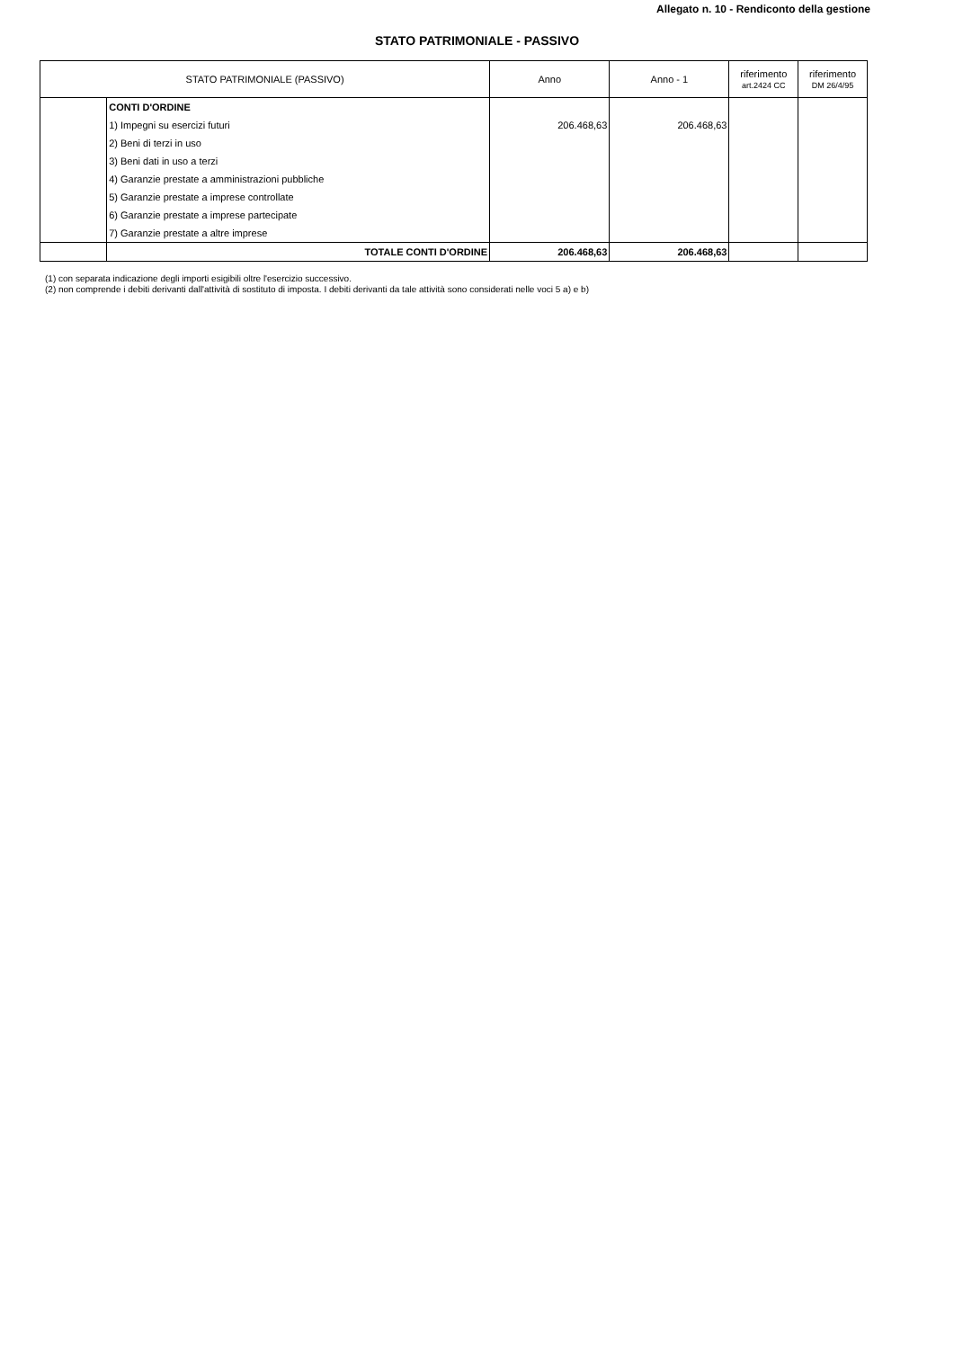Allegato n. 10 - Rendiconto della gestione
STATO PATRIMONIALE - PASSIVO
| STATO PATRIMONIALE (PASSIVO) | | Anno | Anno - 1 | riferimento art.2424 CC | riferimento DM 26/4/95 |
| --- | --- | --- | --- | --- | --- |
| | CONTI D'ORDINE | | | | |
| | 1) Impegni su esercizi futuri | 206.468,63 | 206.468,63 | | |
| | 2) Beni di terzi in uso | | | | |
| | 3) Beni dati in uso a terzi | | | | |
| | 4) Garanzie prestate a amministrazioni pubbliche | | | | |
| | 5) Garanzie prestate a imprese controllate | | | | |
| | 6) Garanzie prestate a imprese partecipate | | | | |
| | 7) Garanzie prestate a altre imprese | | | | |
| | TOTALE CONTI D'ORDINE | 206.468,63 | 206.468,63 | | |
(1) con separata indicazione degli importi esigibili oltre l'esercizio successivo.
(2) non comprende i debiti derivanti dall'attività di sostituto di imposta. I debiti derivanti da tale attività sono considerati nelle voci 5 a) e b)